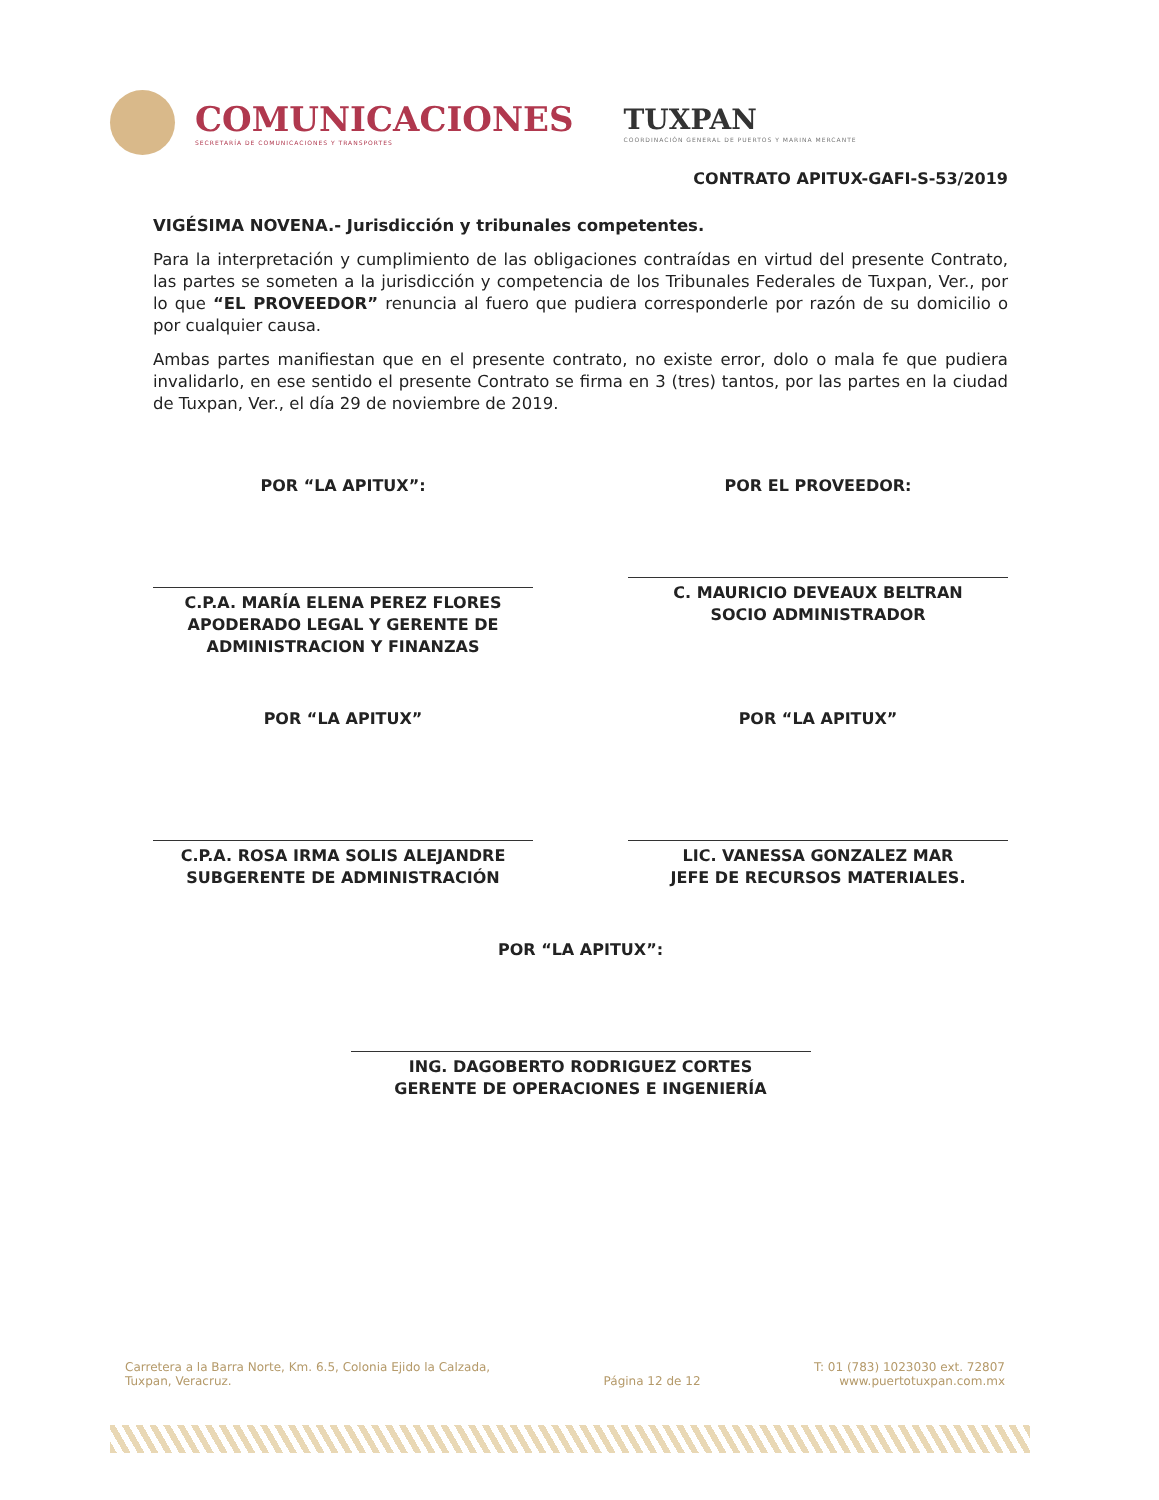COMUNICACIONES
SECRETARÍA DE COMUNICACIONES Y TRANSPORTES
TUXPAN
COORDINACIÓN GENERAL DE PUERTOS Y MARINA MERCANTE
CONTRATO APITUX-GAFI-S-53/2019
VIGÉSIMA NOVENA.- Jurisdicción y tribunales competentes.
Para la interpretación y cumplimiento de las obligaciones contraídas en virtud del presente Contrato, las partes se someten a la jurisdicción y competencia de los Tribunales Federales de Tuxpan, Ver., por lo que “EL PROVEEDOR” renuncia al fuero que pudiera corresponderle por razón de su domicilio o por cualquier causa.
Ambas partes manifiestan que en el presente contrato, no existe error, dolo o mala fe que pudiera invalidarlo, en ese sentido el presente Contrato se firma en 3 (tres) tantos, por las partes en la ciudad de Tuxpan, Ver., el día 29 de noviembre de 2019.
POR “LA APITUX”:
C.P.A. MARÍA ELENA PEREZ FLORES
APODERADO LEGAL Y GERENTE DE ADMINISTRACION Y FINANZAS
POR EL PROVEEDOR:
C. MAURICIO DEVEAUX BELTRAN
SOCIO ADMINISTRADOR
POR “LA APITUX”
C.P.A. ROSA IRMA SOLIS ALEJANDRE
SUBGERENTE DE ADMINISTRACIÓN
POR “LA APITUX”
LIC. VANESSA GONZALEZ MAR
JEFE DE RECURSOS MATERIALES.
POR “LA APITUX”:
ING. DAGOBERTO RODRIGUEZ CORTES
GERENTE DE OPERACIONES E INGENIERÍA
Carretera a la Barra Norte, Km. 6.5, Colonia Ejido la Calzada,
Tuxpan, Veracruz.
Página 12 de 12 T: 01 (783) 1023030 ext. 72807
www.puertotuxpan.com.mx